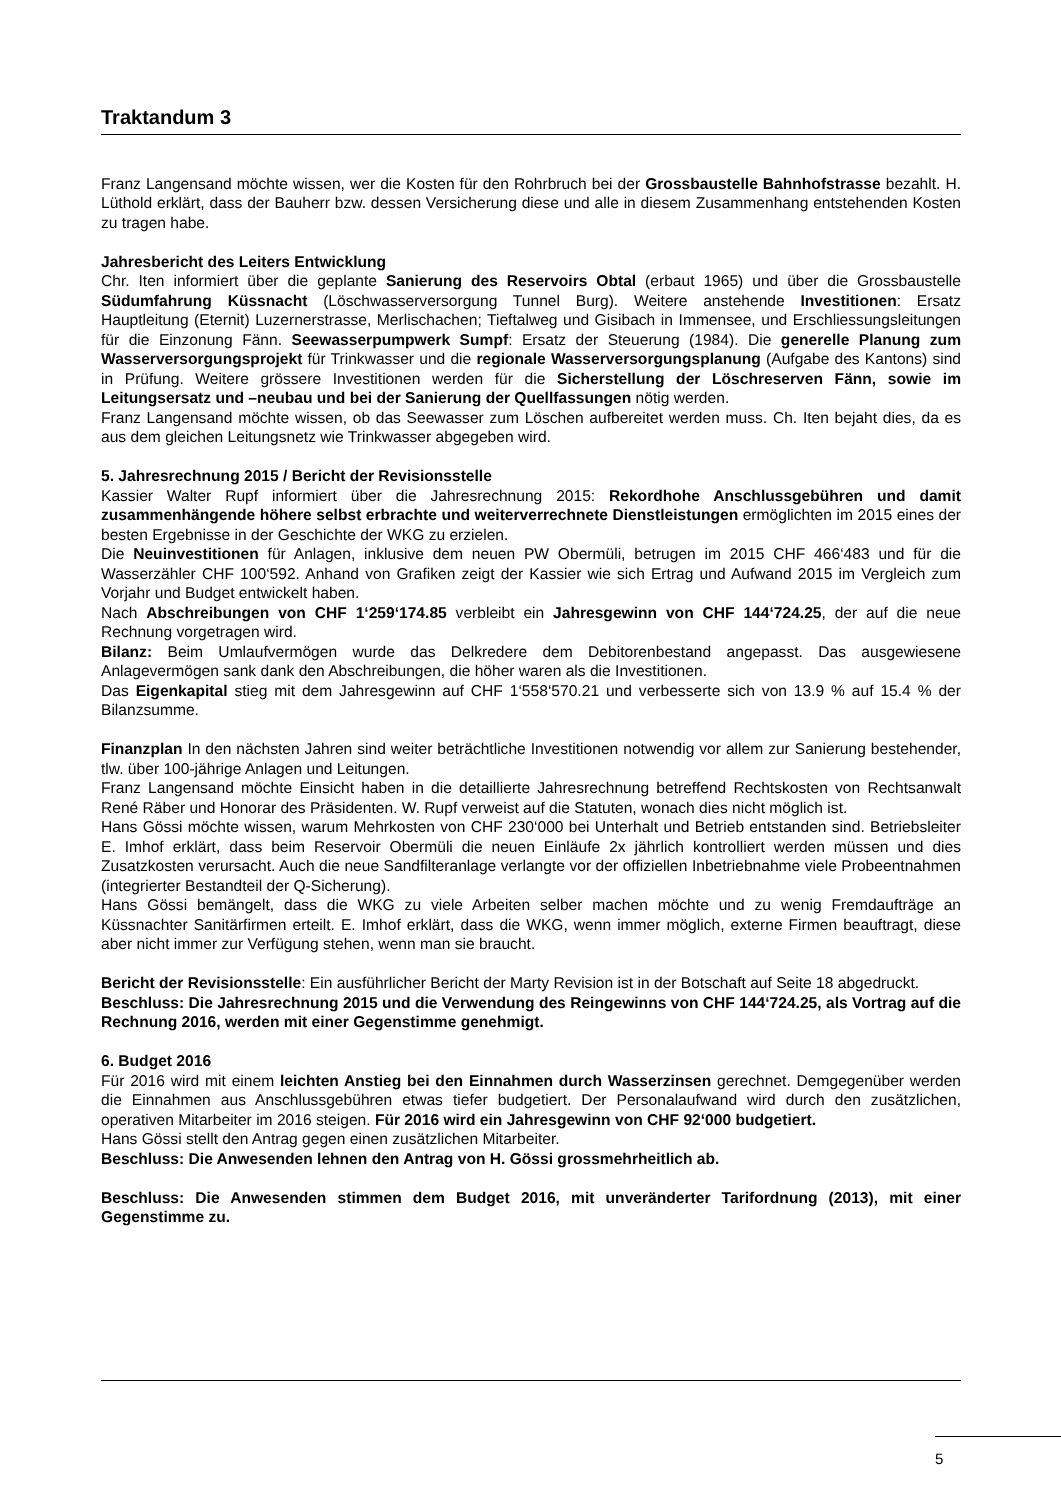Traktandum 3
Franz Langensand möchte wissen, wer die Kosten für den Rohrbruch bei der Grossbaustelle Bahnhofstrasse bezahlt. H. Lüthold erklärt, dass der Bauherr bzw. dessen Versicherung diese und alle in diesem Zusammenhang entstehenden Kosten zu tragen habe.
Jahresbericht des Leiters Entwicklung
Chr. Iten informiert über die geplante Sanierung des Reservoirs Obtal (erbaut 1965) und über die Grossbaustelle Südumfahrung Küssnacht (Löschwasserversorgung Tunnel Burg). Weitere anstehende Investitionen: Ersatz Hauptleitung (Eternit) Luzernerstrasse, Merlischachen; Tieftalweg und Gisibach in Immensee, und Erschliessungsleitungen für die Einzonung Fänn. Seewasserpumpwerk Sumpf: Ersatz der Steuerung (1984). Die generelle Planung zum Wasserversorgungsprojekt für Trinkwasser und die regionale Wasserversorgungsplanung (Aufgabe des Kantons) sind in Prüfung. Weitere grössere Investitionen werden für die Sicherstellung der Löschreserven Fänn, sowie im Leitungsersatz und –neubau und bei der Sanierung der Quellfassungen nötig werden.
Franz Langensand möchte wissen, ob das Seewasser zum Löschen aufbereitet werden muss. Ch. Iten bejaht dies, da es aus dem gleichen Leitungsnetz wie Trinkwasser abgegeben wird.
5. Jahresrechnung 2015 / Bericht der Revisionsstelle
Kassier Walter Rupf informiert über die Jahresrechnung 2015: Rekordhohe Anschlussgebühren und damit zusammenhängende höhere selbst erbrachte und weiterverrechnete Dienstleistungen ermöglichten im 2015 eines der besten Ergebnisse in der Geschichte der WKG zu erzielen.
Die Neuinvestitionen für Anlagen, inklusive dem neuen PW Obermüli, betrugen im 2015 CHF 466‘483 und für die Wasserzähler CHF 100‘592. Anhand von Grafiken zeigt der Kassier wie sich Ertrag und Aufwand 2015 im Vergleich zum Vorjahr und Budget entwickelt haben.
Nach Abschreibungen von CHF 1‘259‘174.85 verbleibt ein Jahresgewinn von CHF 144‘724.25, der auf die neue Rechnung vorgetragen wird.
Bilanz: Beim Umlaufvermögen wurde das Delkredere dem Debitorenbestand angepasst. Das ausgewiesene Anlagevermögen sank dank den Abschreibungen, die höher waren als die Investitionen.
Das Eigenkapital stieg mit dem Jahresgewinn auf CHF 1‘558‘570.21 und verbesserte sich von 13.9 % auf 15.4 % der Bilanzsumme.
Finanzplan In den nächsten Jahren sind weiter beträchtliche Investitionen notwendig vor allem zur Sanierung bestehender, tlw. über 100-jährige Anlagen und Leitungen.
Franz Langensand möchte Einsicht haben in die detaillierte Jahresrechnung betreffend Rechtskosten von Rechtsanwalt René Räber und Honorar des Präsidenten. W. Rupf verweist auf die Statuten, wonach dies nicht möglich ist.
Hans Gössi möchte wissen, warum Mehrkosten von CHF 230‘000 bei Unterhalt und Betrieb entstanden sind. Betriebsleiter E. Imhof erklärt, dass beim Reservoir Obermüli die neuen Einläufe 2x jährlich kontrolliert werden müssen und dies Zusatzkosten verursacht. Auch die neue Sandfilteranlage verlangte vor der offiziellen Inbetriebnahme viele Probeentnahmen (integrierter Bestandteil der Q-Sicherung).
Hans Gössi bemängelt, dass die WKG zu viele Arbeiten selber machen möchte und zu wenig Fremdaufträge an Küssnachter Sanitärfirmen erteilt. E. Imhof erklärt, dass die WKG, wenn immer möglich, externe Firmen beauftragt, diese aber nicht immer zur Verfügung stehen, wenn man sie braucht.
Bericht der Revisionsstelle: Ein ausführlicher Bericht der Marty Revision ist in der Botschaft auf Seite 18 abgedruckt.
Beschluss: Die Jahresrechnung 2015 und die Verwendung des Reingewinns von CHF 144‘724.25, als Vortrag auf die Rechnung 2016, werden mit einer Gegenstimme genehmigt.
6. Budget 2016
Für 2016 wird mit einem leichten Anstieg bei den Einnahmen durch Wasserzinsen gerechnet. Demgegenüber werden die Einnahmen aus Anschlussgebühren etwas tiefer budgetiert. Der Personalaufwand wird durch den zusätzlichen, operativen Mitarbeiter im 2016 steigen. Für 2016 wird ein Jahresgewinn von CHF 92‘000 budgetiert.
Hans Gössi stellt den Antrag gegen einen zusätzlichen Mitarbeiter.
Beschluss: Die Anwesenden lehnen den Antrag von H. Gössi grossmehrheitlich ab.
Beschluss: Die Anwesenden stimmen dem Budget 2016, mit unveränderter Tarifordnung (2013), mit einer Gegenstimme zu.
5